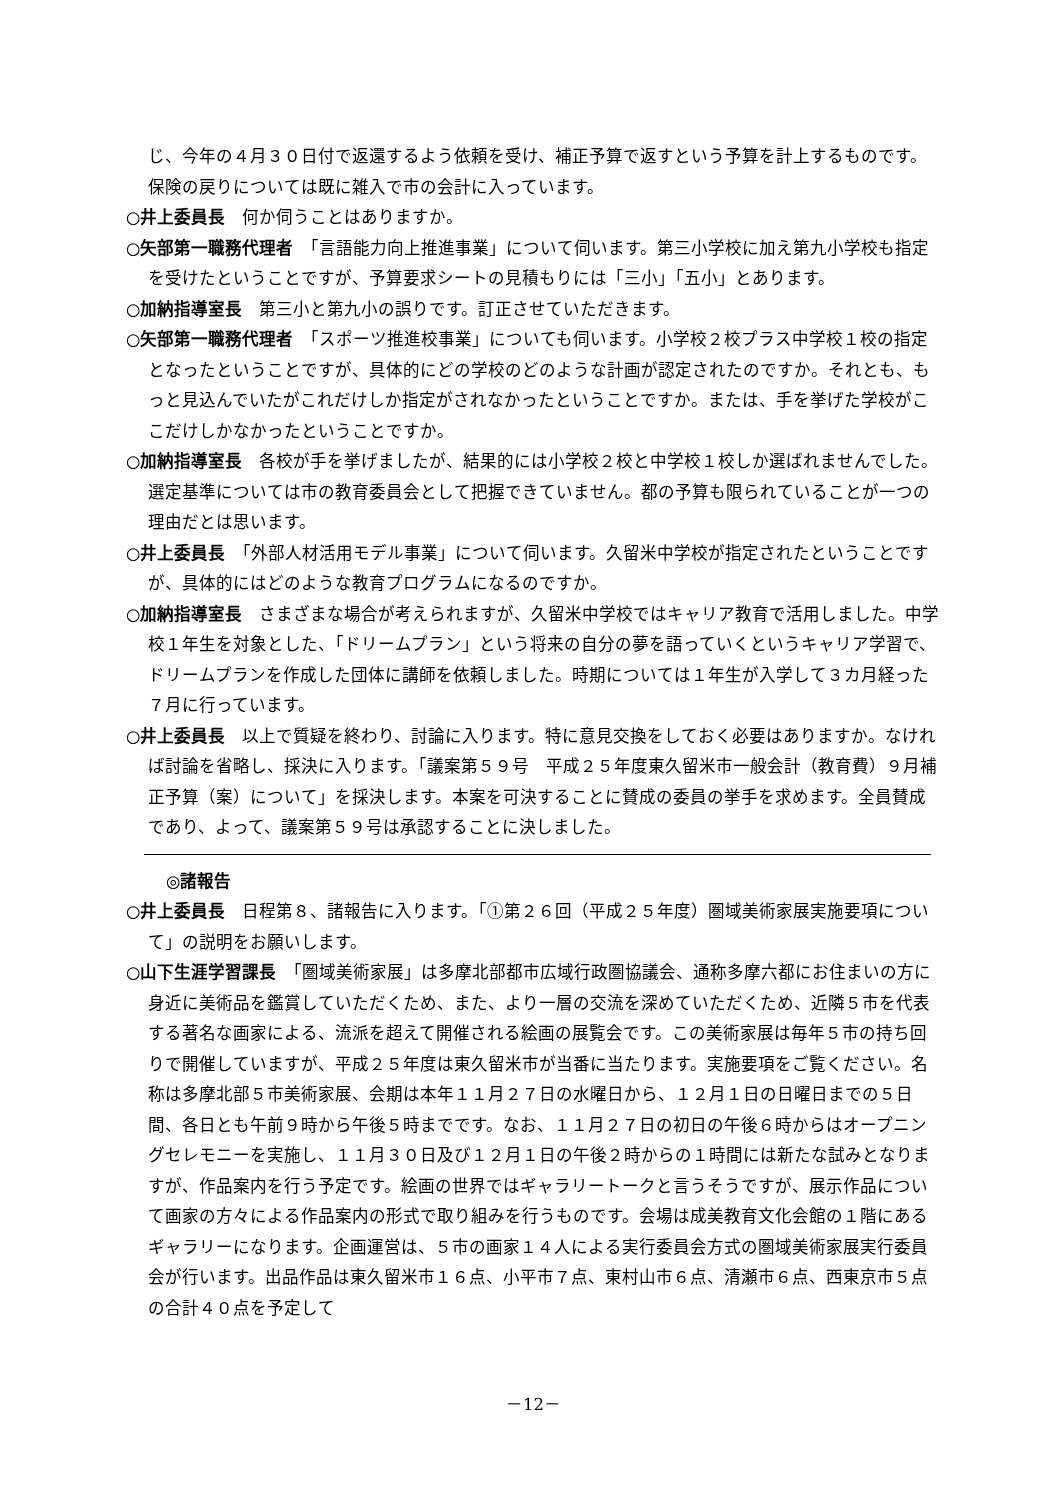じ、今年の４月３０日付で返還するよう依頼を受け、補正予算で返すという予算を計上するものです。保険の戻りについては既に雑入で市の会計に入っています。
○井上委員長　何か伺うことはありますか。
○矢部第一職務代理者　「言語能力向上推進事業」について伺います。第三小学校に加え第九小学校も指定を受けたということですが、予算要求シートの見積もりには「三小」「五小」とあります。
○加納指導室長　第三小と第九小の誤りです。訂正させていただきます。
○矢部第一職務代理者　「スポーツ推進校事業」についても伺います。小学校２校プラス中学校１校の指定となったということですが、具体的にどの学校のどのような計画が認定されたのですか。それとも、もっと見込んでいたがこれだけしか指定がされなかったということですか。または、手を挙げた学校がここだけしかなかったということですか。
○加納指導室長　各校が手を挙げましたが、結果的には小学校２校と中学校１校しか選ばれませんでした。選定基準については市の教育委員会として把握できていません。都の予算も限られていることが一つの理由だとは思います。
○井上委員長　「外部人材活用モデル事業」について伺います。久留米中学校が指定されたということですが、具体的にはどのような教育プログラムになるのですか。
○加納指導室長　さまざまな場合が考えられますが、久留米中学校ではキャリア教育で活用しました。中学校１年生を対象とした、「ドリームプラン」という将来の自分の夢を語っていくというキャリア学習で、ドリームプランを作成した団体に講師を依頼しました。時期については１年生が入学して３カ月経った７月に行っています。
○井上委員長　以上で質疑を終わり、討論に入ります。特に意見交換をしておく必要はありますか。なければ討論を省略し、採決に入ります。「議案第５９号　平成２５年度東久留米市一般会計（教育費）９月補正予算（案）について」を採決します。本案を可決することに賛成の委員の挙手を求めます。全員賛成であり、よって、議案第５９号は承認することに決しました。
◎諸報告
○井上委員長　日程第８、諸報告に入ります。「①第２６回（平成２５年度）圏域美術家展実施要項について」の説明をお願いします。
○山下生涯学習課長　「圏域美術家展」は多摩北部都市広域行政圏協議会、通称多摩六都にお住まいの方に身近に美術品を鑑賞していただくため、また、より一層の交流を深めていただくため、近隣５市を代表する著名な画家による、流派を超えて開催される絵画の展覧会です。この美術家展は毎年５市の持ち回りで開催していますが、平成２５年度は東久留米市が当番に当たります。実施要項をご覧ください。名称は多摩北部５市美術家展、会期は本年１１月２７日の水曜日から、１２月１日の日曜日までの５日間、各日とも午前９時から午後５時までです。なお、１１月２７日の初日の午後６時からはオープニングセレモニーを実施し、１１月３０日及び１２月１日の午後２時からの１時間には新たな試みとなりますが、作品案内を行う予定です。絵画の世界ではギャラリートークと言うそうですが、展示作品について画家の方々による作品案内の形式で取り組みを行うものです。会場は成美教育文化会館の１階にあるギャラリーになります。企画運営は、５市の画家１４人による実行委員会方式の圏域美術家展実行委員会が行います。出品作品は東久留米市１６点、小平市７点、東村山市６点、清瀬市６点、西東京市５点の合計４０点を予定して
－12－